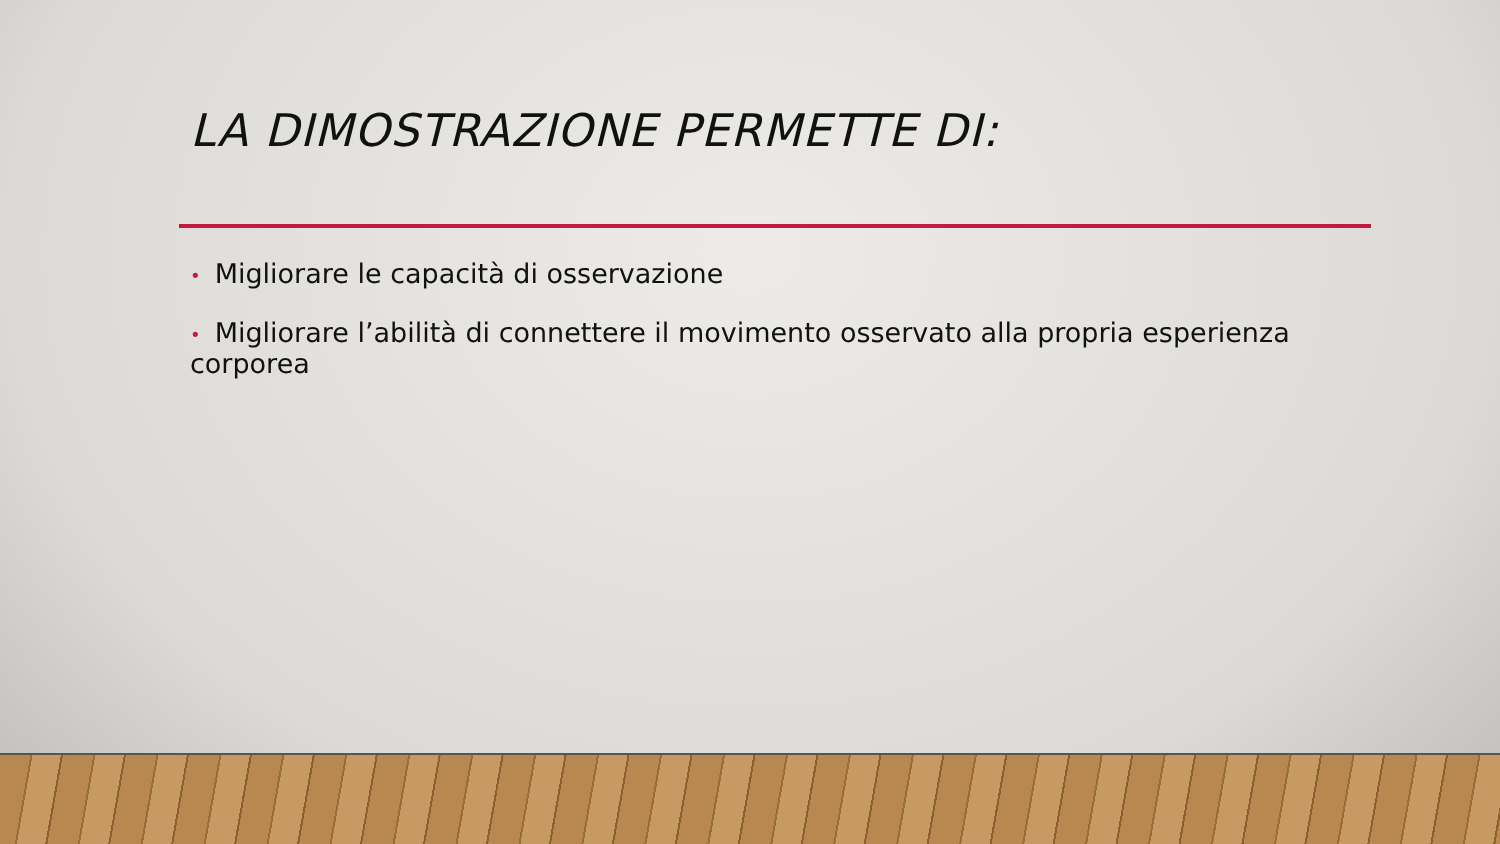LA DIMOSTRAZIONE PERMETTE DI:
• Migliorare le capacità di osservazione
• Migliorare l’abilità di connettere il movimento osservato alla propria esperienza corporea